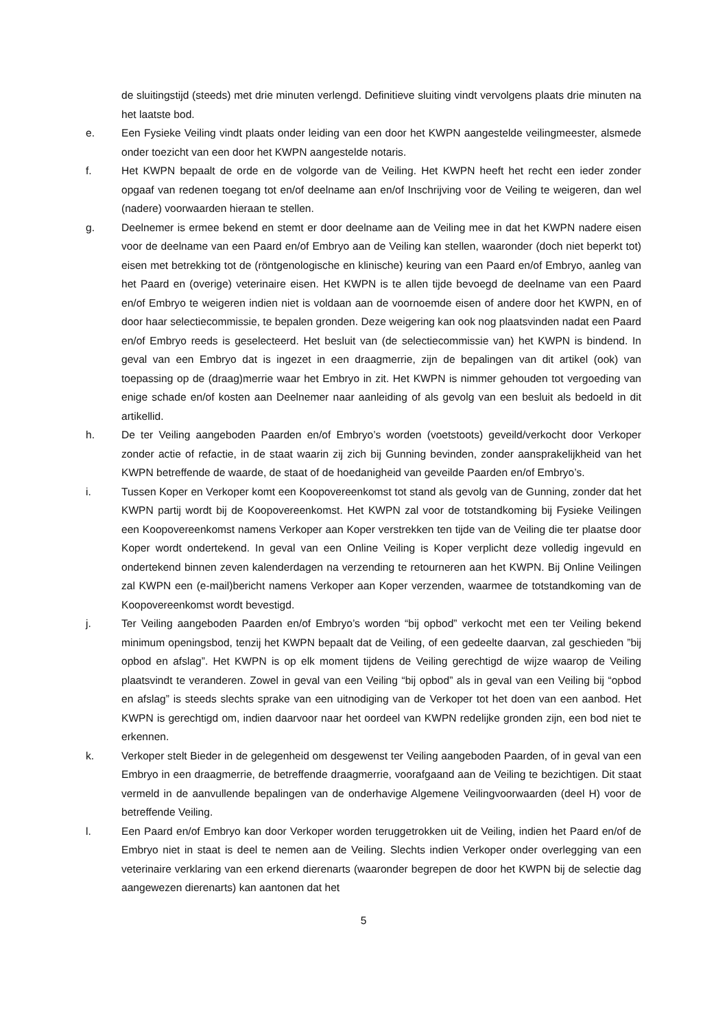de sluitingstijd (steeds) met drie minuten verlengd. Definitieve sluiting vindt vervolgens plaats drie minuten na het laatste bod.
e. Een Fysieke Veiling vindt plaats onder leiding van een door het KWPN aangestelde veilingmeester, alsmede onder toezicht van een door het KWPN aangestelde notaris.
f. Het KWPN bepaalt de orde en de volgorde van de Veiling. Het KWPN heeft het recht een ieder zonder opgaaf van redenen toegang tot en/of deelname aan en/of Inschrijving voor de Veiling te weigeren, dan wel (nadere) voorwaarden hieraan te stellen.
g. Deelnemer is ermee bekend en stemt er door deelname aan de Veiling mee in dat het KWPN nadere eisen voor de deelname van een Paard en/of Embryo aan de Veiling kan stellen, waaronder (doch niet beperkt tot) eisen met betrekking tot de (röntgenologische en klinische) keuring van een Paard en/of Embryo, aanleg van het Paard en (overige) veterinaire eisen. Het KWPN is te allen tijde bevoegd de deelname van een Paard en/of Embryo te weigeren indien niet is voldaan aan de voornoemde eisen of andere door het KWPN, en of door haar selectiecommissie, te bepalen gronden. Deze weigering kan ook nog plaatsvinden nadat een Paard en/of Embryo reeds is geselecteerd. Het besluit van (de selectiecommissie van) het KWPN is bindend. In geval van een Embryo dat is ingezet in een draagmerrie, zijn de bepalingen van dit artikel (ook) van toepassing op de (draag)merrie waar het Embryo in zit. Het KWPN is nimmer gehouden tot vergoeding van enige schade en/of kosten aan Deelnemer naar aanleiding of als gevolg van een besluit als bedoeld in dit artikellid.
h. De ter Veiling aangeboden Paarden en/of Embryo’s worden (voetstoots) geveild/verkocht door Verkoper zonder actie of refactie, in de staat waarin zij zich bij Gunning bevinden, zonder aansprakelijkheid van het KWPN betreffende de waarde, de staat of de hoedanigheid van geveilde Paarden en/of Embryo’s.
i. Tussen Koper en Verkoper komt een Koopovereenkomst tot stand als gevolg van de Gunning, zonder dat het KWPN partij wordt bij de Koopovereenkomst. Het KWPN zal voor de totstandkoming bij Fysieke Veilingen een Koopovereenkomst namens Verkoper aan Koper verstrekken ten tijde van de Veiling die ter plaatse door Koper wordt ondertekend. In geval van een Online Veiling is Koper verplicht deze volledig ingevuld en ondertekend binnen zeven kalenderdagen na verzending te retourneren aan het KWPN. Bij Online Veilingen zal KWPN een (e-mail)bericht namens Verkoper aan Koper verzenden, waarmee de totstandkoming van de Koopovereenkomst wordt bevestigd.
j. Ter Veiling aangeboden Paarden en/of Embryo’s worden “bij opbod” verkocht met een ter Veiling bekend minimum openingsbod, tenzij het KWPN bepaalt dat de Veiling, of een gedeelte daarvan, zal geschieden ”bij opbod en afslag”. Het KWPN is op elk moment tijdens de Veiling gerechtigd de wijze waarop de Veiling plaatsvindt te veranderen. Zowel in geval van een Veiling “bij opbod” als in geval van een Veiling bij “opbod en afslag” is steeds slechts sprake van een uitnodiging van de Verkoper tot het doen van een aanbod. Het KWPN is gerechtigd om, indien daarvoor naar het oordeel van KWPN redelijke gronden zijn, een bod niet te erkennen.
k. Verkoper stelt Bieder in de gelegenheid om desgewenst ter Veiling aangeboden Paarden, of in geval van een Embryo in een draagmerrie, de betreffende draagmerrie, voorafgaand aan de Veiling te bezichtigen. Dit staat vermeld in de aanvullende bepalingen van de onderhavige Algemene Veilingvoorwaarden (deel H) voor de betreffende Veiling.
l. Een Paard en/of Embryo kan door Verkoper worden teruggetrokken uit de Veiling, indien het Paard en/of de Embryo niet in staat is deel te nemen aan de Veiling. Slechts indien Verkoper onder overlegging van een veterinaire verklaring van een erkend dierenarts (waaronder begrepen de door het KWPN bij de selectie dag aangewezen dierenarts) kan aantonen dat het
5